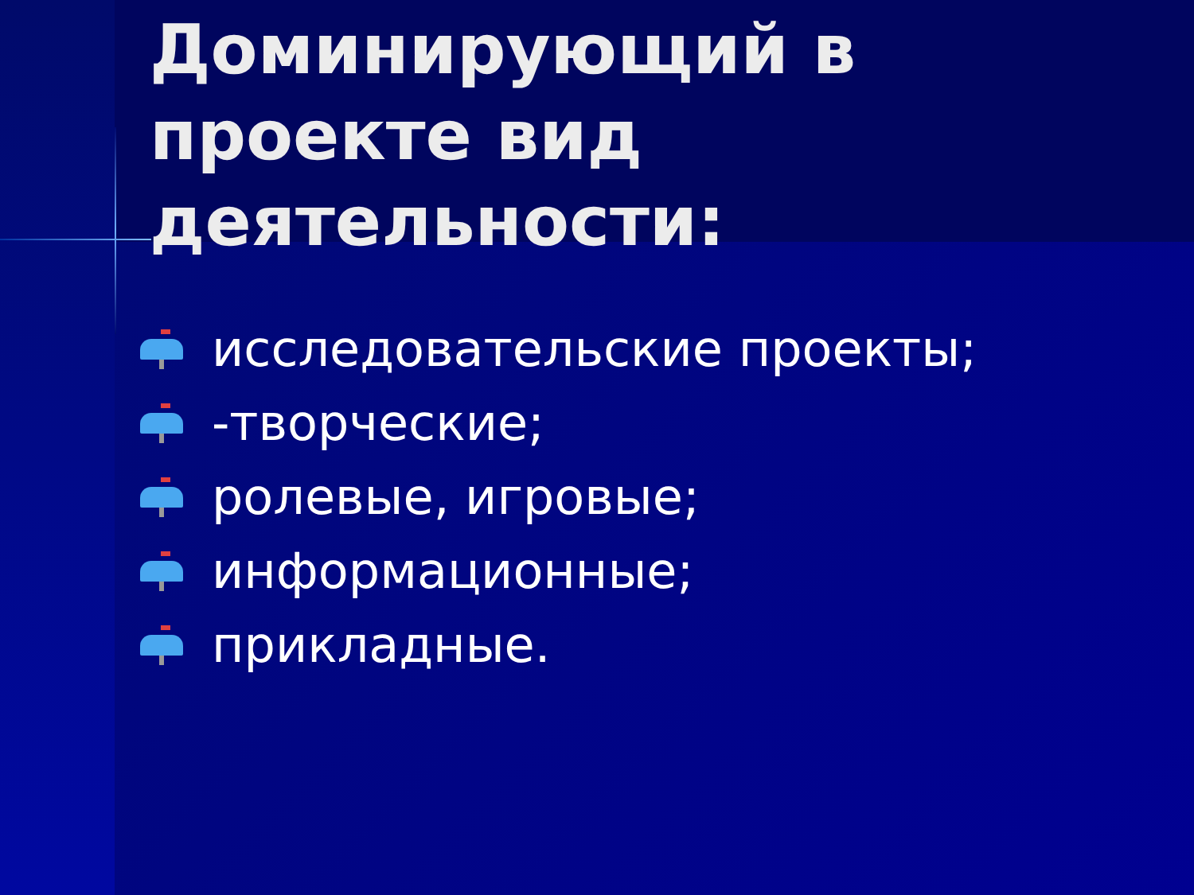Доминирующий в проекте вид деятельности:
исследовательские проекты;
-творческие;
ролевые, игровые;
информационные;
прикладные.